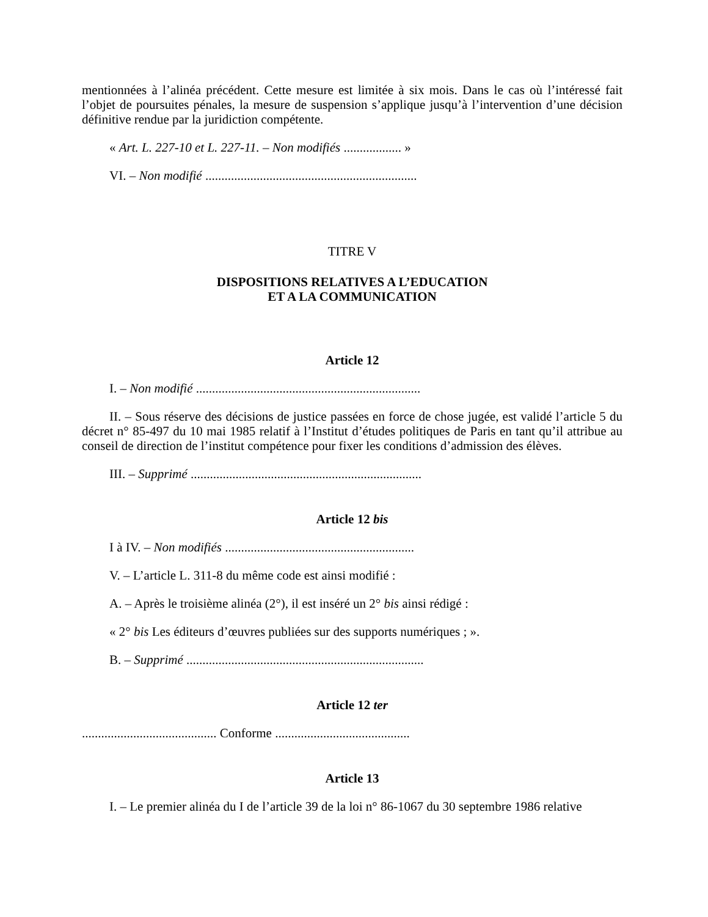mentionnées à l’alinéa précédent. Cette mesure est limitée à six mois. Dans le cas où l’intéressé fait l’objet de poursuites pénales, la mesure de suspension s’applique jusqu’à l’intervention d’une décision définitive rendue par la juridiction compétente.
« Art. L. 227-10 et L. 227-11. – Non modifiés .................. »
VI. – Non modifié ..................................................................
TITRE V
DISPOSITIONS RELATIVES A L’EDUCATION
ET A LA COMMUNICATION
Article 12
I. – Non modifié ......................................................................
II. – Sous réserve des décisions de justice passées en force de chose jugée, est validé l’article 5 du décret n° 85-497 du 10 mai 1985 relatif à l’Institut d’études politiques de Paris en tant qu’il attribue au conseil de direction de l’institut compétence pour fixer les conditions d’admission des élèves.
III. – Supprimé ........................................................................
Article 12 bis
I à IV. – Non modifiés ...........................................................
V. – L’article L. 311-8 du même code est ainsi modifié :
A. – Après le troisième alinéa (2°), il est inséré un 2° bis ainsi rédigé :
« 2° bis Les éditeurs d’œuvres publiées sur des supports numériques ; ».
B. – Supprimé ..........................................................................
Article 12 ter
.......................................... Conforme ..........................................
Article 13
I. – Le premier alinéa du I de l’article 39 de la loi n° 86-1067 du 30 septembre 1986 relative